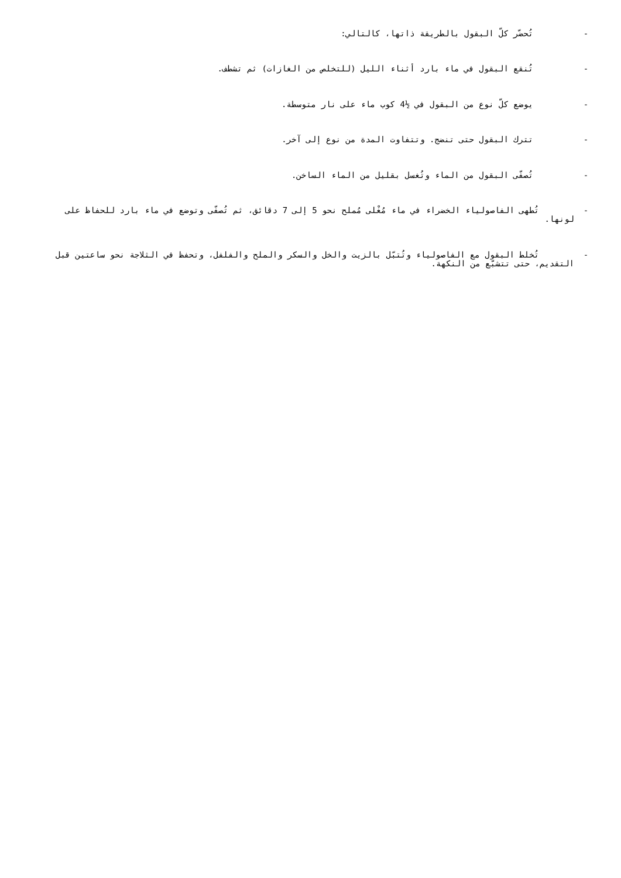- تُحضّر كلّ البقول بالطريقة ذاتها، كالتالي:
- تُنقع البقول في ماء بارد أثناء الليل (للتخلص من الغازات) ثم تشطف.
- يوضع كلّ نوع من البقول في ½4 كوب ماء على نار متوسطة.
- تترك البقول حتى تنضج. وتتفاوت المدة من نوع إلى آخر.
- تُصفّى البقول من الماء وتُغسل بقليل من الماء الساخن.
- تُطهى الفاصولياء الخضراء في ماء مُغْلى مُملح نحو 5 إلى 7 دقائق، ثم تُصفّى وتوضع في ماء بارد للحفاظ على لونها.
- تُخلط البقول مع الفاصولياء وتُتبّل بالزيت والخل والسكر والملح والفلفل، وتحفظ في الثلاجة نحو ساعتين قبل التقديم، حتى تتشبّع من النكهة.